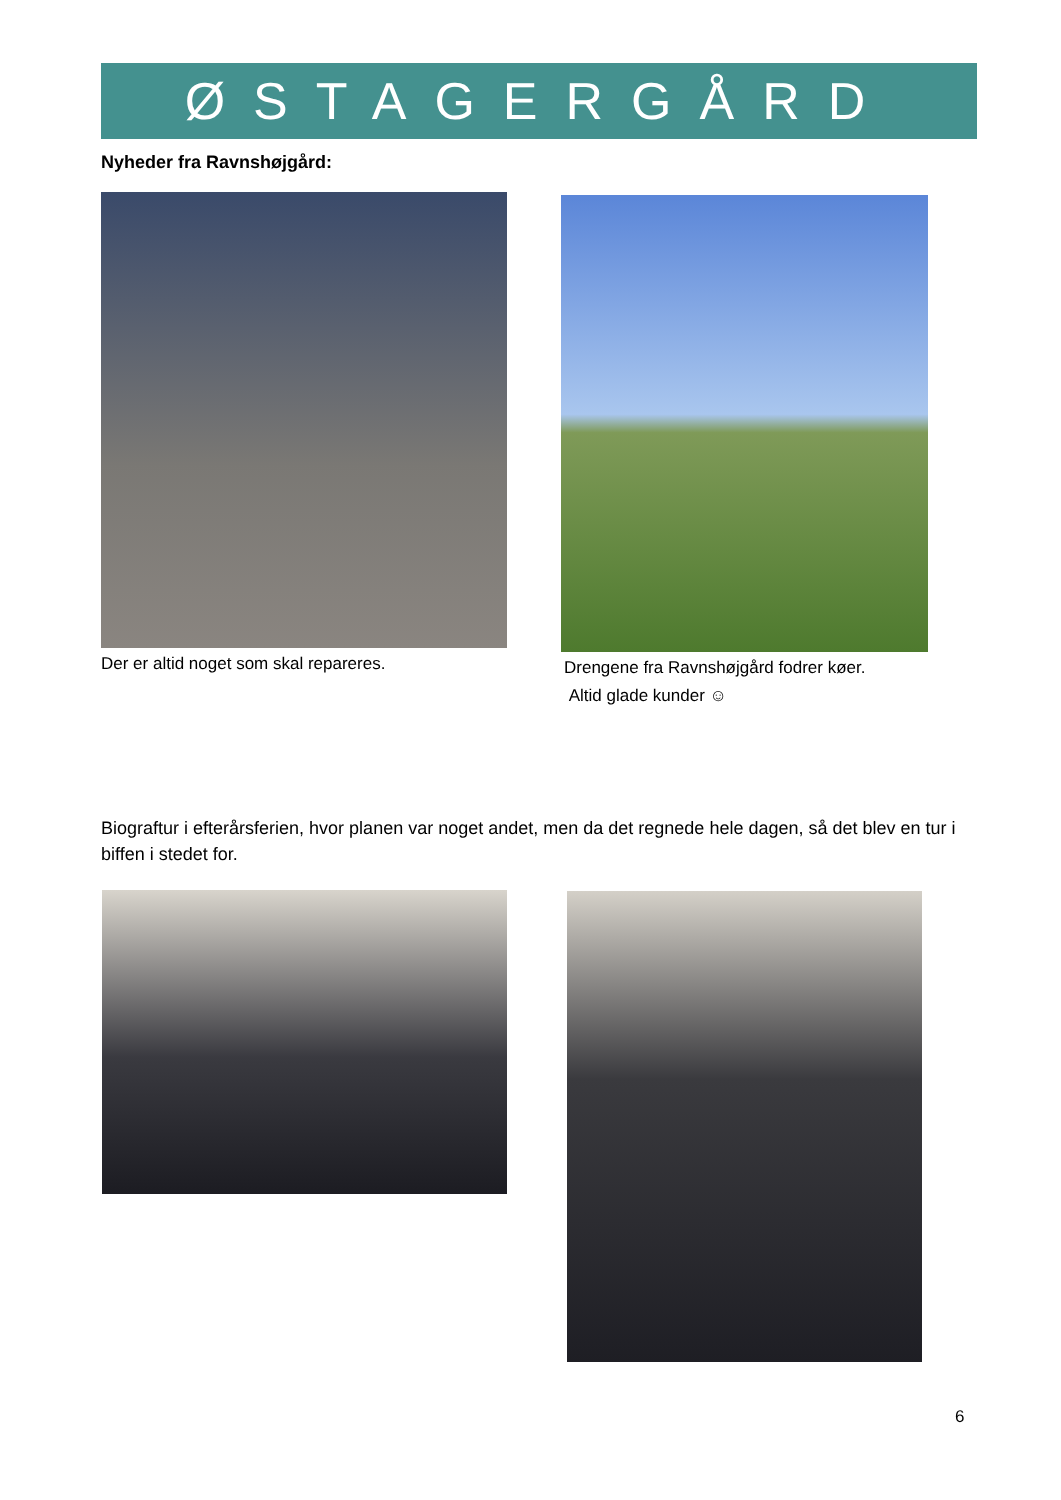ØSTAGERGÅRD
Nyheder fra Ravnshøjgård:
Der er altid noget som skal repareres.
Drengene fra Ravnshøjgård fodrer køer.
Altid glade kunder ☺
Biograftur i efterårsferien, hvor planen var noget andet, men da det regnede hele dagen, så det blev en tur i biffen i stedet for.
6